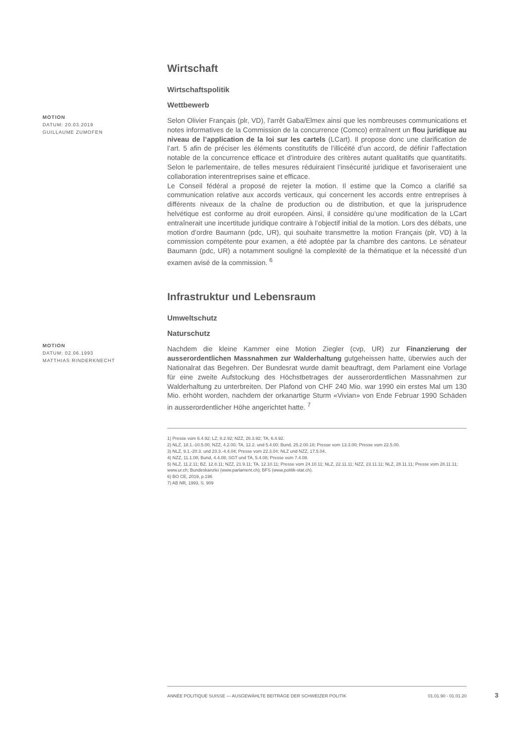Wirtschaft
Wirtschaftspolitik
Wettbewerb
MOTION
DATUM: 20.03.2019
GUILLAUME ZUMOFEN
Selon Olivier Français (plr, VD), l’arrêt Gaba/Elmex ainsi que les nombreuses communications et notes informatives de la Commission de la concurrence (Comco) entraînent un flou juridique au niveau de l’application de la loi sur les cartels (LCart). Il propose donc une clarification de l’art. 5 afin de préciser les éléments constitutifs de l’illicéité d’un accord, de définir l’affectation notable de la concurrence efficace et d’introduire des critères autant qualitatifs que quantitatifs. Selon le parlementaire, de telles mesures réduiraient l’insécurité juridique et favoriseraient une collaboration interentreprises saine et efficace.
Le Conseil fédéral a proposé de rejeter la motion. Il estime que la Comco a clarifié sa communication relative aux accords verticaux, qui concernent les accords entre entreprises à différents niveaux de la chaîne de production ou de distribution, et que la jurisprudence helvétique est conforme au droit européen. Ainsi, il considère qu’une modification de la LCart entraînerait une incertitude juridique contraire à l’objectif initial de la motion. Lors des débats, une motion d’ordre Baumann (pdc, UR), qui souhaite transmettre la motion Français (plr, VD) à la commission compétente pour examen, a été adoptée par la chambre des cantons. Le sénateur Baumann (pdc, UR) a notamment souligné la complexité de la thématique et la nécessité d’un examen avisé de la commission. <sup>6</sup>
Infrastruktur und Lebensraum
Umweltschutz
Naturschutz
MOTION
DATUM: 02.06.1993
MATTHIAS RINDERKNECHT
Nachdem die kleine Kammer eine Motion Ziegler (cvp, UR) zur Finanzierung der ausserordentlichen Massnahmen zur Walderhaltung gutgeheissen hatte, überwies auch der Nationalrat das Begehren. Der Bundesrat wurde damit beauftragt, dem Parlament eine Vorlage für eine zweite Aufstockung des Höchstbetrages der ausserordentlichen Massnahmen zur Walderhaltung zu unterbreiten. Der Plafond von CHF 240 Mio. war 1990 ein erstes Mal um 130 Mio. erhöht worden, nachdem der orkanartige Sturm «Vivian» von Ende Februar 1990 Schäden in ausserordentlicher Höhe angerichtet hatte. <sup>7</sup>
1) Presse vom 6.4.92; LZ, 8.2.92; NZZ, 26.3.92; TA, 6.4.92.
2) NLZ, 18.1.-10.5.00; NZZ, 4.2.00; TA, 12.2. und 5.4.00; Bund, 25.2.00.18; Presse vom 13.3.00; Presse vom 22.5.00.
3) NLZ, 9.1.-20.3. und 23.3.-4.4.04; Presse vom 22.3.04; NLZ und NZZ, 17.5.04.
4) NZZ, 11.1.08; Bund, 4.4.08; SGT und TA, 5.4.08; Presse vom 7.4.08.
5) NLZ, 11.2.11; BZ, 12.8.11; NZZ, 21.9.11; TA, 12.10.11; Presse vom 24.10.11; NLZ, 22.11.11; NZZ, 23.11.11; NLZ, 28.11.11; Presse vom 28.11.11; www.ur.ch; Bundeskanzlei (www.parlament.ch); BFS (www.politik-stat.ch).
6) BO CE, 2019, p.196
7) AB NR, 1993, S. 909
ANNÉE POLITIQUE SUISSE — AUSGEWÄHLTE BEITRÄGE DER SCHWEIZER POLITIK 01.01.90 - 01.01.20
3